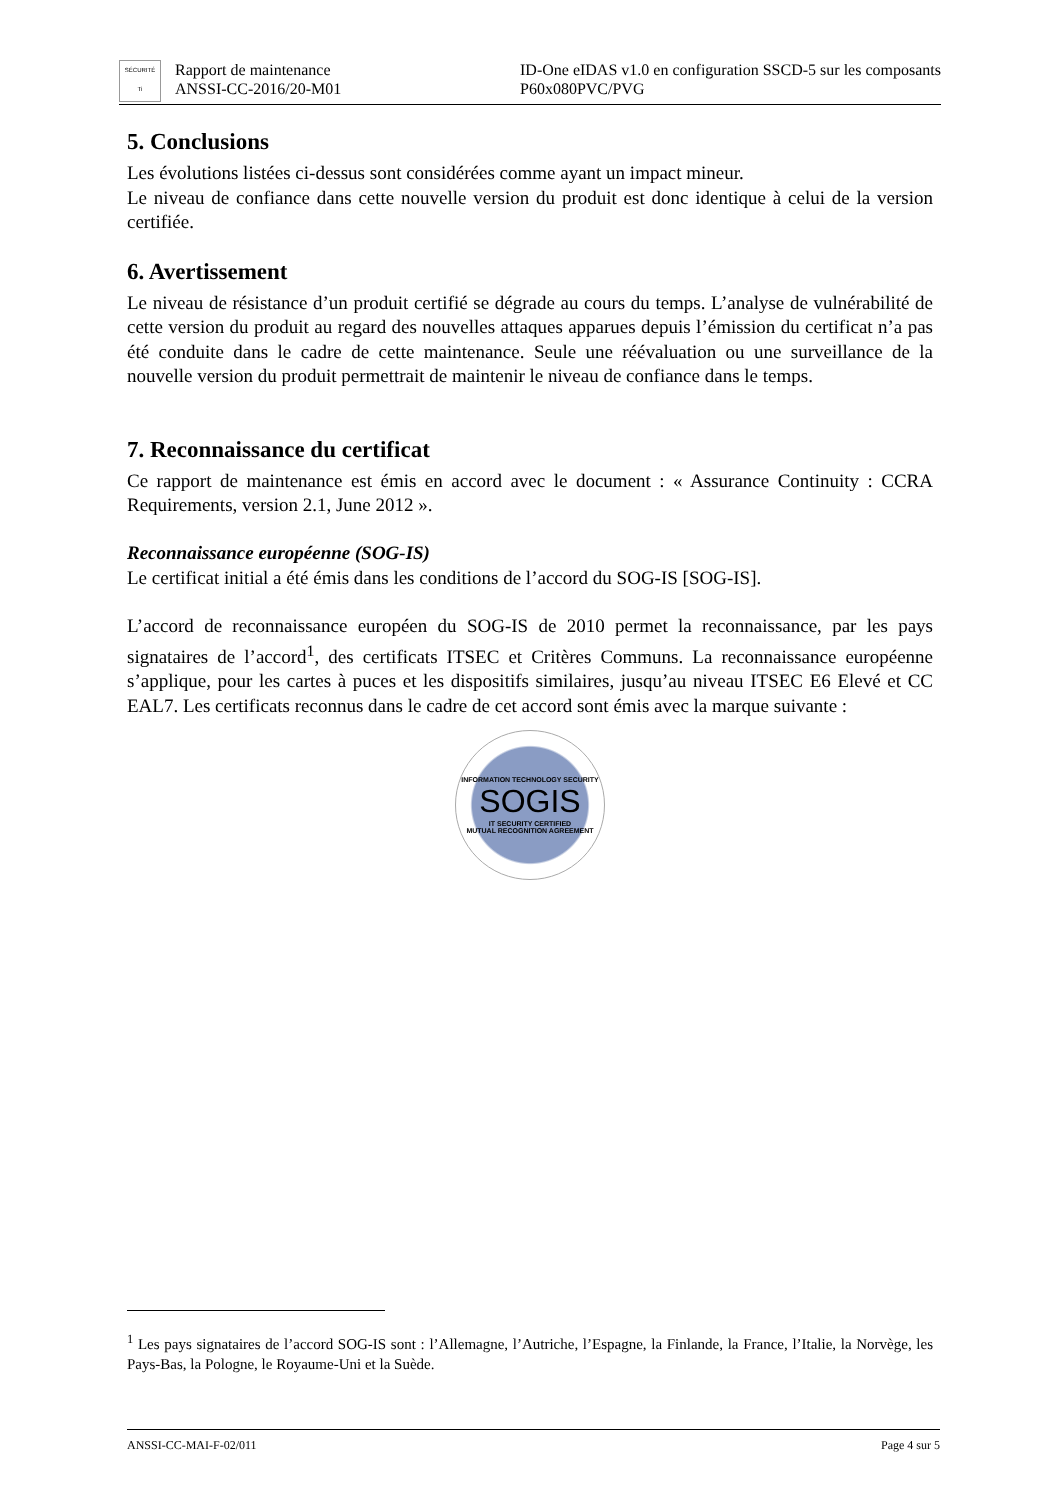SÉCURITÉ
Ti
Rapport de maintenance
ANSSI-CC-2016/20-M01
ID-One eIDAS v1.0 en configuration SSCD-5 sur les composants P60x080PVC/PVG
5. Conclusions
Les évolutions listées ci-dessus sont considérées comme ayant un impact mineur.
Le niveau de confiance dans cette nouvelle version du produit est donc identique à celui de la version certifiée.
6. Avertissement
Le niveau de résistance d’un produit certifié se dégrade au cours du temps. L’analyse de vulnérabilité de cette version du produit au regard des nouvelles attaques apparues depuis l’émission du certificat n’a pas été conduite dans le cadre de cette maintenance. Seule une réévaluation ou une surveillance de la nouvelle version du produit permettrait de maintenir le niveau de confiance dans le temps.
7. Reconnaissance du certificat
Ce rapport de maintenance est émis en accord avec le document : « Assurance Continuity : CCRA Requirements, version 2.1, June 2012 ».
Reconnaissance européenne (SOG-IS)
Le certificat initial a été émis dans les conditions de l’accord du SOG-IS [SOG-IS].
L’accord de reconnaissance européen du SOG-IS de 2010 permet la reconnaissance, par les pays signataires de l’accord<sup>1</sup>, des certificats ITSEC et Critères Communs. La reconnaissance européenne s’applique, pour les cartes à puces et les dispositifs similaires, jusqu’au niveau ITSEC E6 Elevé et CC EAL7. Les certificats reconnus dans le cadre de cet accord sont émis avec la marque suivante :
INFORMATION TECHNOLOGY SECURITY
SOGIS
IT SECURITY CERTIFIED
MUTUAL RECOGNITION AGREEMENT
<sup>1</sup> Les pays signataires de l’accord SOG-IS sont : l’Allemagne, l’Autriche, l’Espagne, la Finlande, la France, l’Italie, la Norvège, les Pays-Bas, la Pologne, le Royaume-Uni et la Suède.
ANSSI-CC-MAI-F-02/011 Page 4 sur 5